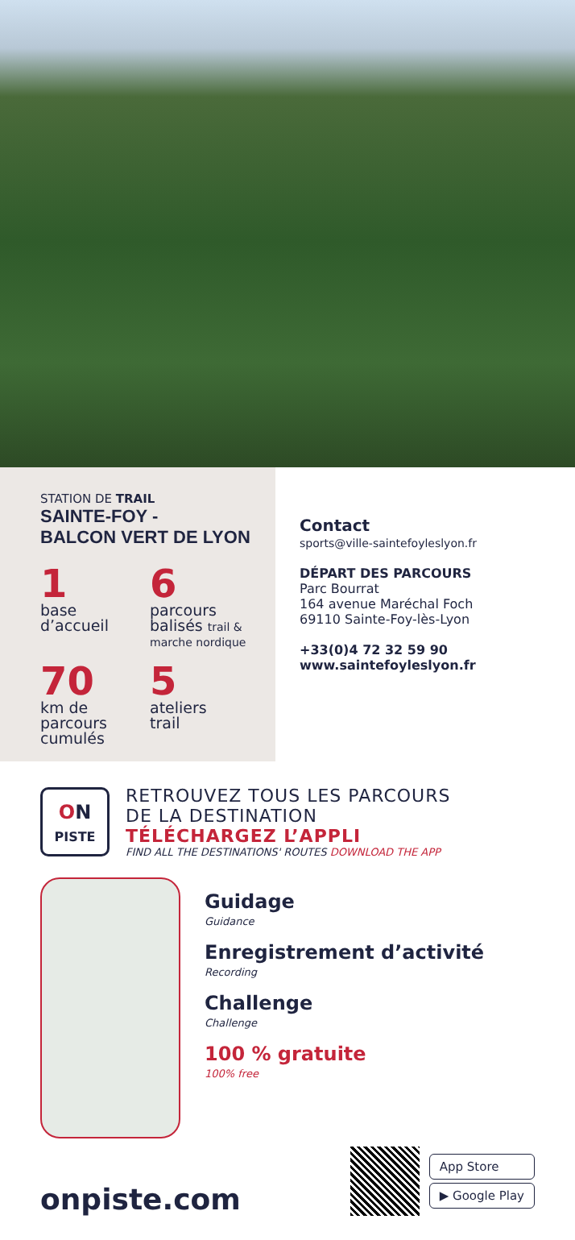STATION DE TRAIL
SAINTE-FOY -
BALCON VERT DE LYON
1
base
d’accueil
6
parcours
balisés trail & marche nordique
70
km de parcours cumulés
5
ateliers
trail
Contact
sports@ville-saintefoyleslyon.fr
DÉPART DES PARCOURS
Parc Bourrat
164 avenue Maréchal Foch
69110 Sainte-Foy-lès-Lyon
+33(0)4 72 32 59 90
www.saintefoyleslyon.fr
ON
PISTE
RETROUVEZ TOUS LES PARCOURS
DE LA DESTINATION
TÉLÉCHARGEZ L’APPLI
FIND ALL THE DESTINATIONS' ROUTES DOWNLOAD THE APP
Guidage
Guidance
Enregistrement d’activité
Recording
Challenge
Challenge
100 % gratuite
100% free
onpiste.com
App Store
▶ Google Play